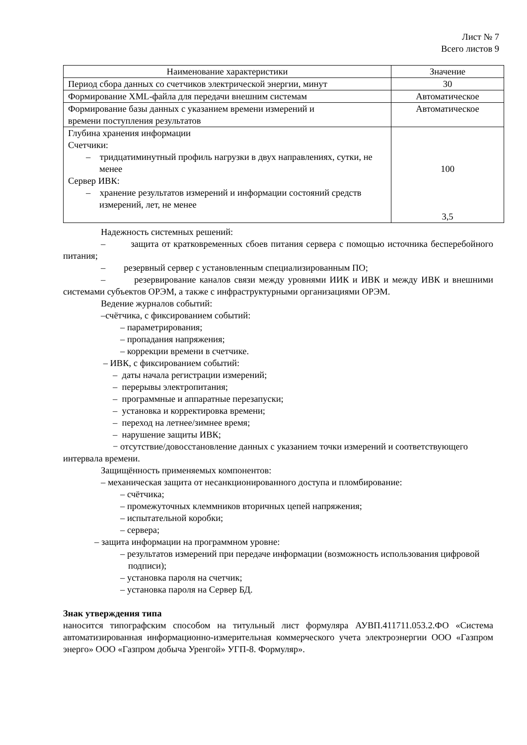Лист № 7
Всего листов 9
| Наименование характеристики | Значение |
| --- | --- |
| Период сбора данных со счетчиков электрической энергии, минут | 30 |
| Формирование XML-файла для передачи внешним системам | Автоматическое |
| Формирование базы данных с указанием времени измерений и времени поступления результатов | Автоматическое |
| Глубина хранения информации Счетчики: – тридцатиминутный профиль нагрузки в двух направлениях, сутки, не менее Сервер ИВК: – хранение результатов измерений и информации состояний средств измерений, лет, не менее | 100 3,5 |
Надежность системных решений:
– защита от кратковременных сбоев питания сервера с помощью источника бесперебойного питания;
– резервный сервер с установленным специализированным ПО;
– резервирование каналов связи между уровнями ИИК и ИВК и между ИВК и внешними системами субъектов ОРЭМ, а также с инфраструктурными организациями ОРЭМ.
Ведение журналов событий:
–счётчика, с фиксированием событий:
– параметрирования;
– пропадания напряжения;
– коррекции времени в счетчике.
– ИВК, с фиксированием событий:
– даты начала регистрации измерений;
– перерывы электропитания;
– программные и аппаратные перезапуски;
– установка и корректировка времени;
– переход на летнее/зимнее время;
– нарушение защиты ИВК;
− отсутствие/довосстановление данных с указанием точки измерений и соответствующего интервала времени.
Защищённость применяемых компонентов:
– механическая защита от несанкционированного доступа и пломбирование:
– счётчика;
– промежуточных клеммников вторичных цепей напряжения;
– испытательной коробки;
– сервера;
– защита информации на программном уровне:
– результатов измерений при передаче информации (возможность использования цифровой подписи);
– установка пароля на счетчик;
– установка пароля на Сервер БД.
Знак утверждения типа
наносится типографским способом на титульный лист формуляра АУВП.411711.053.2.ФО «Система автоматизированная информационно-измерительная коммерческого учета электроэнергии ООО «Газпром энерго» ООО «Газпром добыча Уренгой» УГП-8. Формуляр».